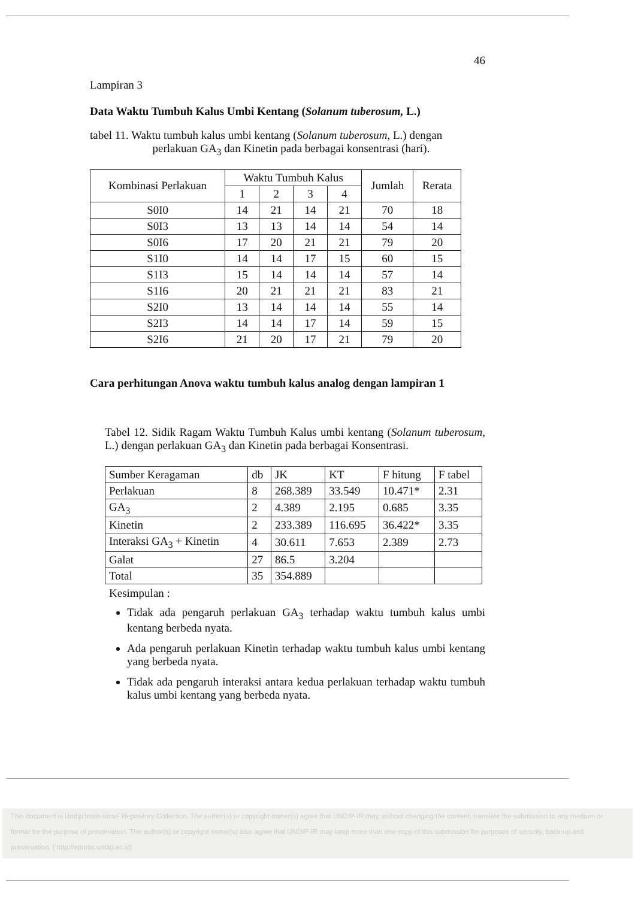46
Lampiran 3
Data Waktu Tumbuh Kalus Umbi Kentang (Solanum tuberosum, L.)
tabel 11. Waktu tumbuh kalus umbi kentang (Solanum tuberosum, L.) dengan
perlakuan GA<sub>3</sub> dan Kinetin pada berbagai konsentrasi (hari).
| Kombinasi Perlakuan | Waktu Tumbuh Kalus | | | | Jumlah | Rerata |
| --- | --- | --- | --- | --- | --- | --- |
| | 1 | 2 | 3 | 4 | | |
| S0I0 | 14 | 21 | 14 | 21 | 70 | 18 |
| S0I3 | 13 | 13 | 14 | 14 | 54 | 14 |
| S0I6 | 17 | 20 | 21 | 21 | 79 | 20 |
| S1I0 | 14 | 14 | 17 | 15 | 60 | 15 |
| S1I3 | 15 | 14 | 14 | 14 | 57 | 14 |
| S1I6 | 20 | 21 | 21 | 21 | 83 | 21 |
| S2I0 | 13 | 14 | 14 | 14 | 55 | 14 |
| S2I3 | 14 | 14 | 17 | 14 | 59 | 15 |
| S2I6 | 21 | 20 | 17 | 21 | 79 | 20 |
Cara perhitungan Anova waktu tumbuh kalus analog dengan lampiran 1
Tabel 12. Sidik Ragam Waktu Tumbuh Kalus umbi kentang (Solanum tuberosum, L.) dengan perlakuan GA<sub>3</sub> dan Kinetin pada berbagai Konsentrasi.
| Sumber Keragaman | db | JK | KT | F hitung | F tabel |
| --- | --- | --- | --- | --- | --- |
| Perlakuan | 8 | 268.389 | 33.549 | 10.471* | 2.31 |
| GA<sub>3</sub> | 2 | 4.389 | 2.195 | 0.685 | 3.35 |
| Kinetin | 2 | 233.389 | 116.695 | 36.422* | 3.35 |
| Interaksi GA<sub>3</sub> + Kinetin | 4 | 30.611 | 7.653 | 2.389 | 2.73 |
| Galat | 27 | 86.5 | 3.204 | | |
| Total | 35 | 354.889 | | | |
Kesimpulan :
Tidak ada pengaruh perlakuan GA<sub>3</sub> terhadap waktu tumbuh kalus umbi kentang berbeda nyata.
Ada pengaruh perlakuan Kinetin terhadap waktu tumbuh kalus umbi kentang yang berbeda nyata.
Tidak ada pengaruh interaksi antara kedua perlakuan terhadap waktu tumbuh kalus umbi kentang yang berbeda nyata.
This document is Undip Institutional Repository Collection. The author(s) or copyright owner(s) agree that UNDIP-IR may, without changing the content, translate the submission to any medium or format for the purpose of preservation. The author(s) or copyright owner(s) also agree that UNDIP-IR may keep more than one copy of this submission for purposes of security, back-up and preservation. ( http://eprints.undip.ac.id)